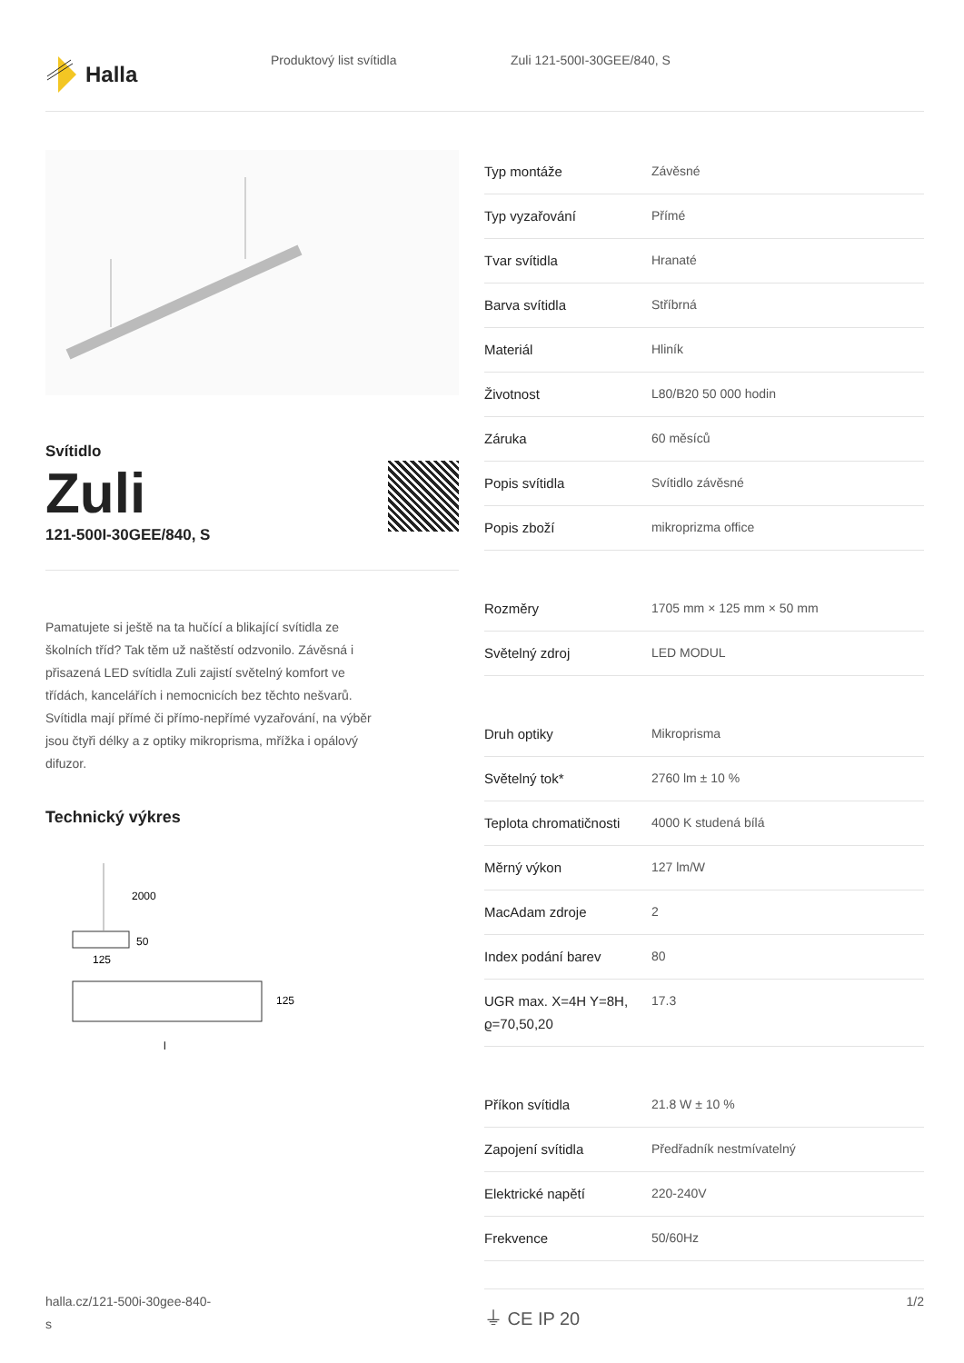Halla
Produktový list svítidla Zuli 121-500I-30GEE/840, S
Svítidlo
Zuli
121-500I-30GEE/840, S
Pamatujete si ještě na ta hučící a blikající svítidla ze školních tříd? Tak těm už naštěstí odzvonilo. Závěsná i přisazená LED svítidla Zuli zajistí světelný komfort ve třídách, kancelářích i nemocnicích bez těchto nešvarů. Svítidla mají přímé či přímo-nepřímé vyzařování, na výběr jsou čtyři délky a z optiky mikroprisma, mřížka i opálový difuzor.
Technický výkres
2000
50
125
125
l
| Typ montáže | Závěsné |
| Typ vyzařování | Přímé |
| Tvar svítidla | Hranaté |
| Barva svítidla | Stříbrná |
| Materiál | Hliník |
| Životnost | L80/B20 50 000 hodin |
| Záruka | 60 měsíců |
| Popis svítidla | Svítidlo závěsné |
| Popis zboží | mikroprizma office |
| Rozměry | 1705 mm × 125 mm × 50 mm |
| Světelný zdroj | LED MODUL |
| Druh optiky | Mikroprisma |
| Světelný tok* | 2760 lm ± 10 % |
| Teplota chromatičnosti | 4000 K studená bílá |
| Měrný výkon | 127 lm/W |
| MacAdam zdroje | 2 |
| Index podání barev | 80 |
| UGR max. X=4H Y=8H, ϱ=70,50,20 | 17.3 |
| Příkon svítidla | 21.8 W ± 10 % |
| Zapojení svítidla | Předřadník nestmívatelný |
| Elektrické napětí | 220-240V |
| Frekvence | 50/60Hz |
⏚ CE IP 20
halla.cz/121-500i-30gee-840-
s
1/2